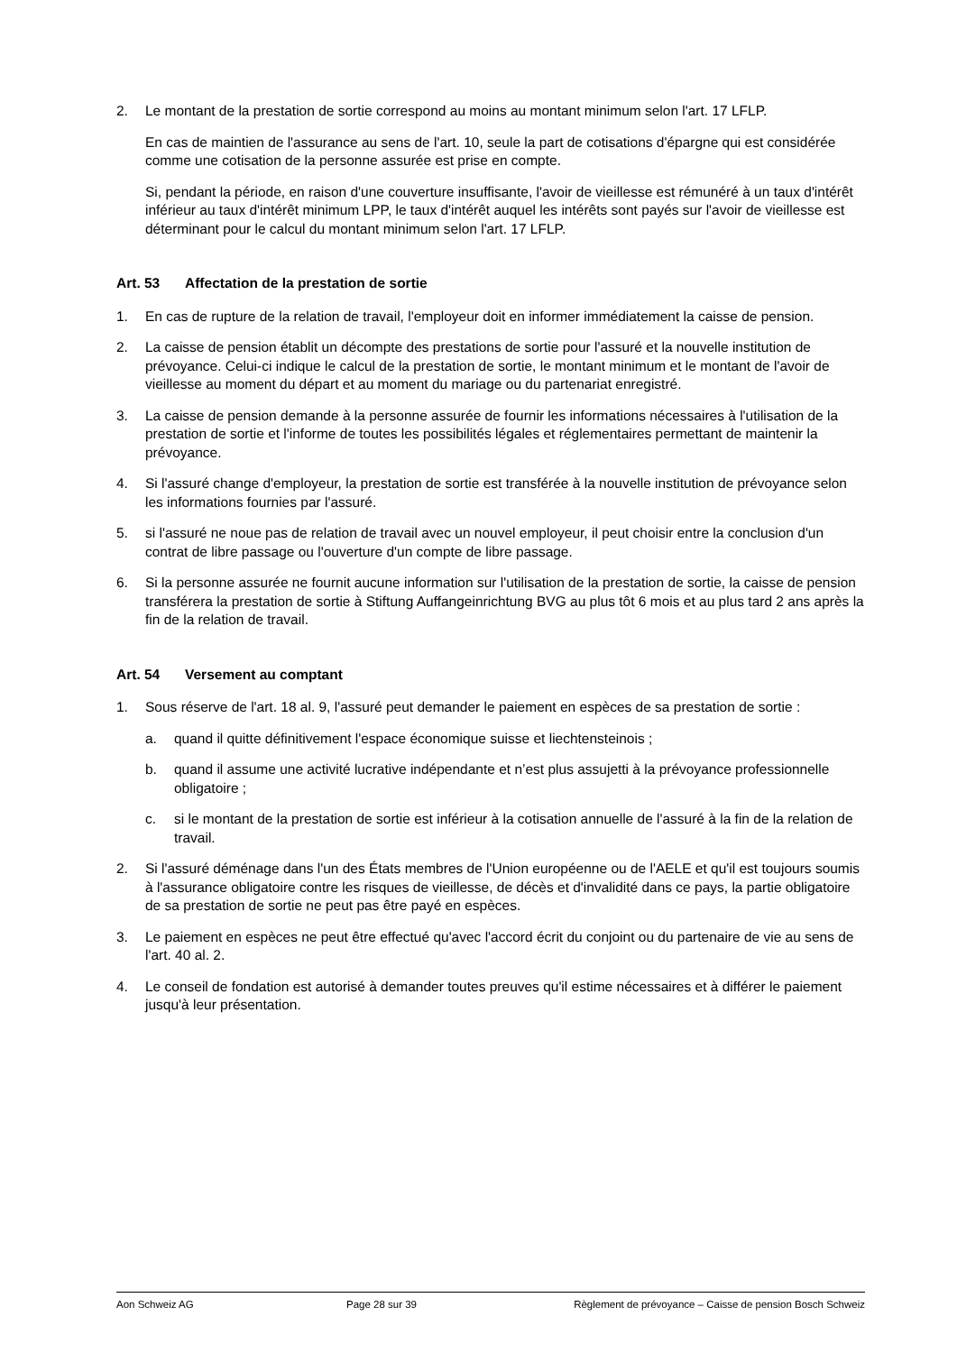2. Le montant de la prestation de sortie correspond au moins au montant minimum selon l'art. 17 LFLP.
En cas de maintien de l'assurance au sens de l'art. 10, seule la part de cotisations d'épargne qui est considérée comme une cotisation de la personne assurée est prise en compte.
Si, pendant la période, en raison d'une couverture insuffisante, l'avoir de vieillesse est rémunéré à un taux d'intérêt inférieur au taux d'intérêt minimum LPP, le taux d'intérêt auquel les intérêts sont payés sur l'avoir de vieillesse est déterminant pour le calcul du montant minimum selon l'art. 17 LFLP.
Art. 53 Affectation de la prestation de sortie
1. En cas de rupture de la relation de travail, l'employeur doit en informer immédiatement la caisse de pension.
2. La caisse de pension établit un décompte des prestations de sortie pour l'assuré et la nouvelle institution de prévoyance. Celui-ci indique le calcul de la prestation de sortie, le montant minimum et le montant de l'avoir de vieillesse au moment du départ et au moment du mariage ou du partenariat enregistré.
3. La caisse de pension demande à la personne assurée de fournir les informations nécessaires à l'utilisation de la prestation de sortie et l'informe de toutes les possibilités légales et réglementaires permettant de maintenir la prévoyance.
4. Si l'assuré change d'employeur, la prestation de sortie est transférée à la nouvelle institution de prévoyance selon les informations fournies par l'assuré.
5. si l'assuré ne noue pas de relation de travail avec un nouvel employeur, il peut choisir entre la conclusion d'un contrat de libre passage ou l'ouverture d'un compte de libre passage.
6. Si la personne assurée ne fournit aucune information sur l'utilisation de la prestation de sortie, la caisse de pension transférera la prestation de sortie à Stiftung Auffangeinrichtung BVG au plus tôt 6 mois et au plus tard 2 ans après la fin de la relation de travail.
Art. 54 Versement au comptant
1. Sous réserve de l'art. 18 al. 9, l'assuré peut demander le paiement en espèces de sa prestation de sortie :
a. quand il quitte définitivement l'espace économique suisse et liechtensteinois ;
b. quand il assume une activité lucrative indépendante et n’est plus assujetti à la prévoyance professionnelle obligatoire ;
c. si le montant de la prestation de sortie est inférieur à la cotisation annuelle de l'assuré à la fin de la relation de travail.
2. Si l'assuré déménage dans l'un des États membres de l'Union européenne ou de l'AELE et qu'il est toujours soumis à l'assurance obligatoire contre les risques de vieillesse, de décès et d'invalidité dans ce pays, la partie obligatoire de sa prestation de sortie ne peut pas être payé en espèces.
3. Le paiement en espèces ne peut être effectué qu'avec l'accord écrit du conjoint ou du partenaire de vie au sens de l'art. 40 al. 2.
4. Le conseil de fondation est autorisé à demander toutes preuves qu'il estime nécessaires et à différer le paiement jusqu'à leur présentation.
Aon Schweiz AG Page 28 sur 39 Règlement de prévoyance – Caisse de pension Bosch Schweiz